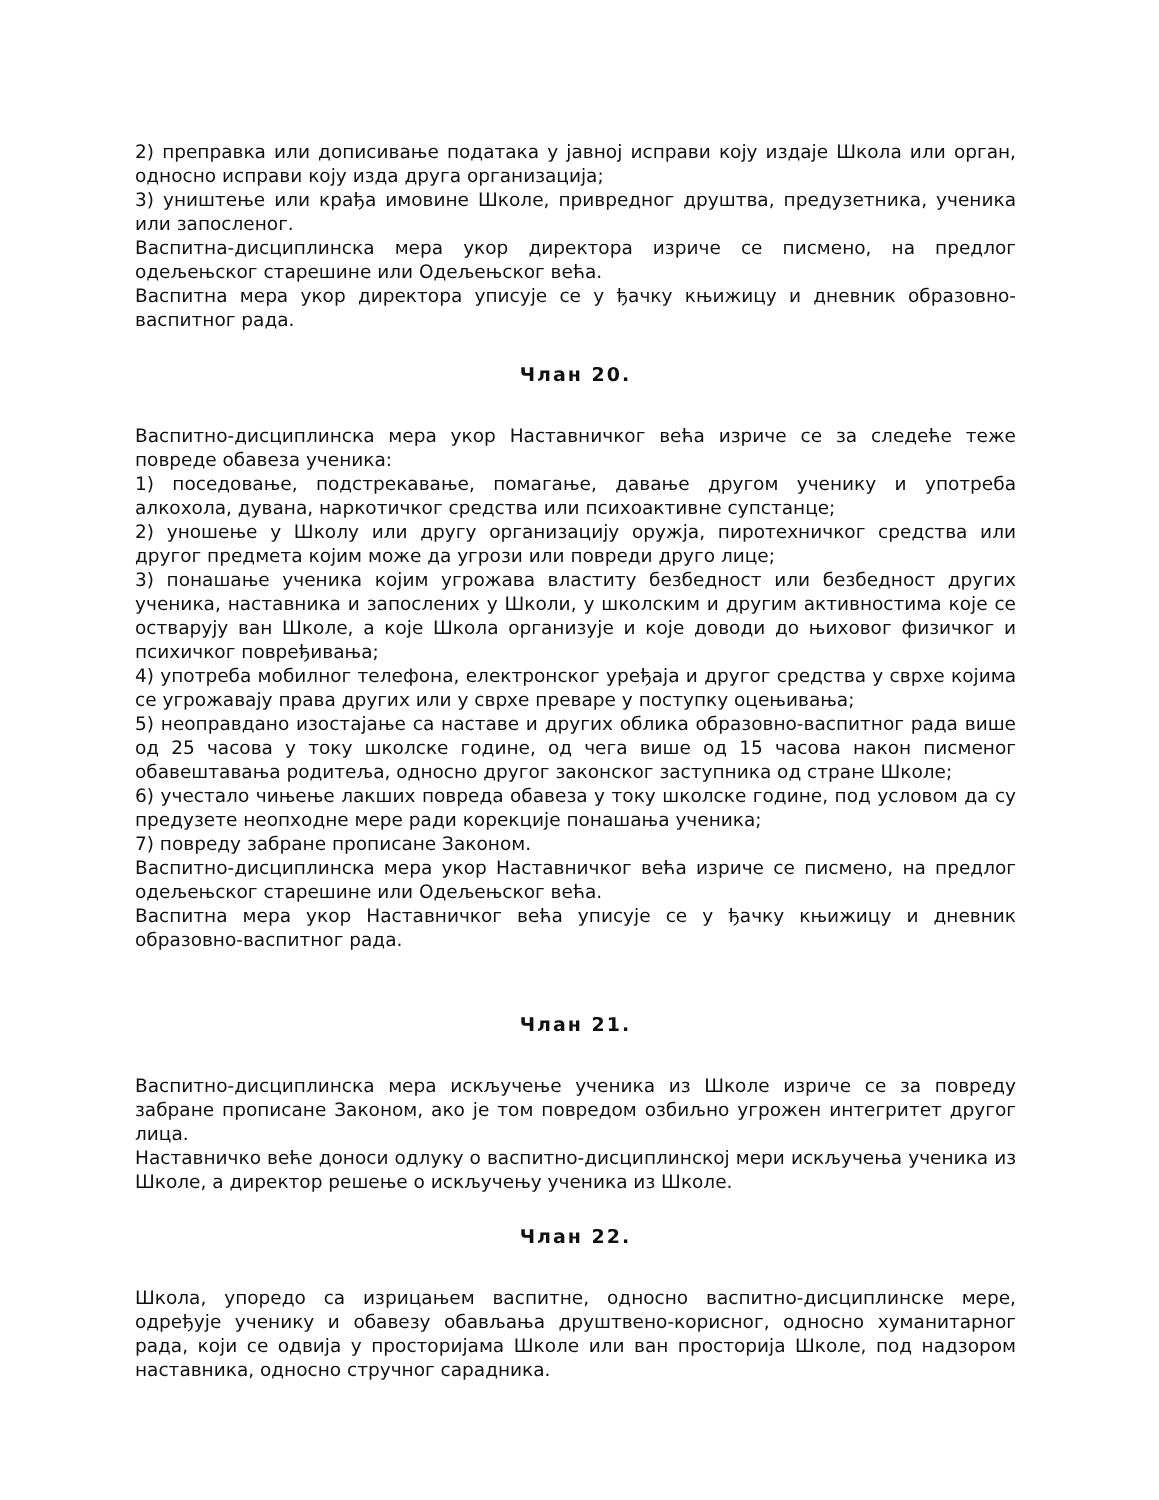2) преправка или дописивање података у јавној исправи коју издаје Школа или орган, односно исправи коју изда друга организација;
3) уништење или крађа имовине Школе, привредног друштва, предузетника, ученика или запосленог.
Васпитна-дисциплинска мера укор директора изриче се писмено, на предлог одељењског старешине или Одељењског већа.
Васпитна мера укор директора уписује се у ђачку књижицу и дневник образовно-васпитног рада.
Члан 20.
Васпитно-дисциплинска мера укор Наставничког већа изриче се за следеће теже повреде обавеза ученика:
1) поседовање, подстрекавање, помагање, давање другом ученику и употреба алкохола, дувана, наркотичког средства или психоактивне супстанце;
2) уношење у Школу или другу организацију оружја, пиротехничког средства или другог предмета којим може да угрози или повреди друго лице;
3) понашање ученика којим угрожава властиту безбедност или безбедност других ученика, наставника и запослених у Школи, у школским и другим активностима које се остварују ван Школе, а које Школа организује и које доводи до њиховог физичког и психичког повређивања;
4) употреба мобилног телефона, електронског уређаја и другог средства у сврхе којима се угрожавају права других или у сврхе преваре у поступку оцењивања;
5) неоправдано изостајање са наставе и других облика образовно-васпитног рада више од 25 часова у току школске године, од чега више од 15 часова након писменог обавештавања родитеља, односно другог законског заступника од стране Школе;
6) учестало чињење лакших повреда обавеза у току школске године, под условом да су предузете неопходне мере ради корекције понашања ученика;
7) повреду забране прописане Законом.
Васпитно-дисциплинска мера укор Наставничког већа изриче се писмено, на предлог одељењског старешине или Одељењског већа.
Васпитна мера укор Наставничког већа уписује се у ђачку књижицу и дневник образовно-васпитног рада.
Члан 21.
Васпитно-дисциплинска мера искључење ученика из Школе изриче се за повреду забране прописане Законом, ако је том повредом озбиљно угрожен интегритет другог лица.
Наставничко веће доноси одлуку о васпитно-дисциплинској мери искључења ученика из Школе, а директор решење о искључењу ученика из Школе.
Члан 22.
Школа, упоредо са изрицањем васпитне, односно васпитно-дисциплинске мере, одређује ученику и обавезу обављања друштвено-корисног, односно хуманитарног рада, који се одвија у просторијама Школе или ван просторија Школе, под надзором наставника, односно стручног сарадника.